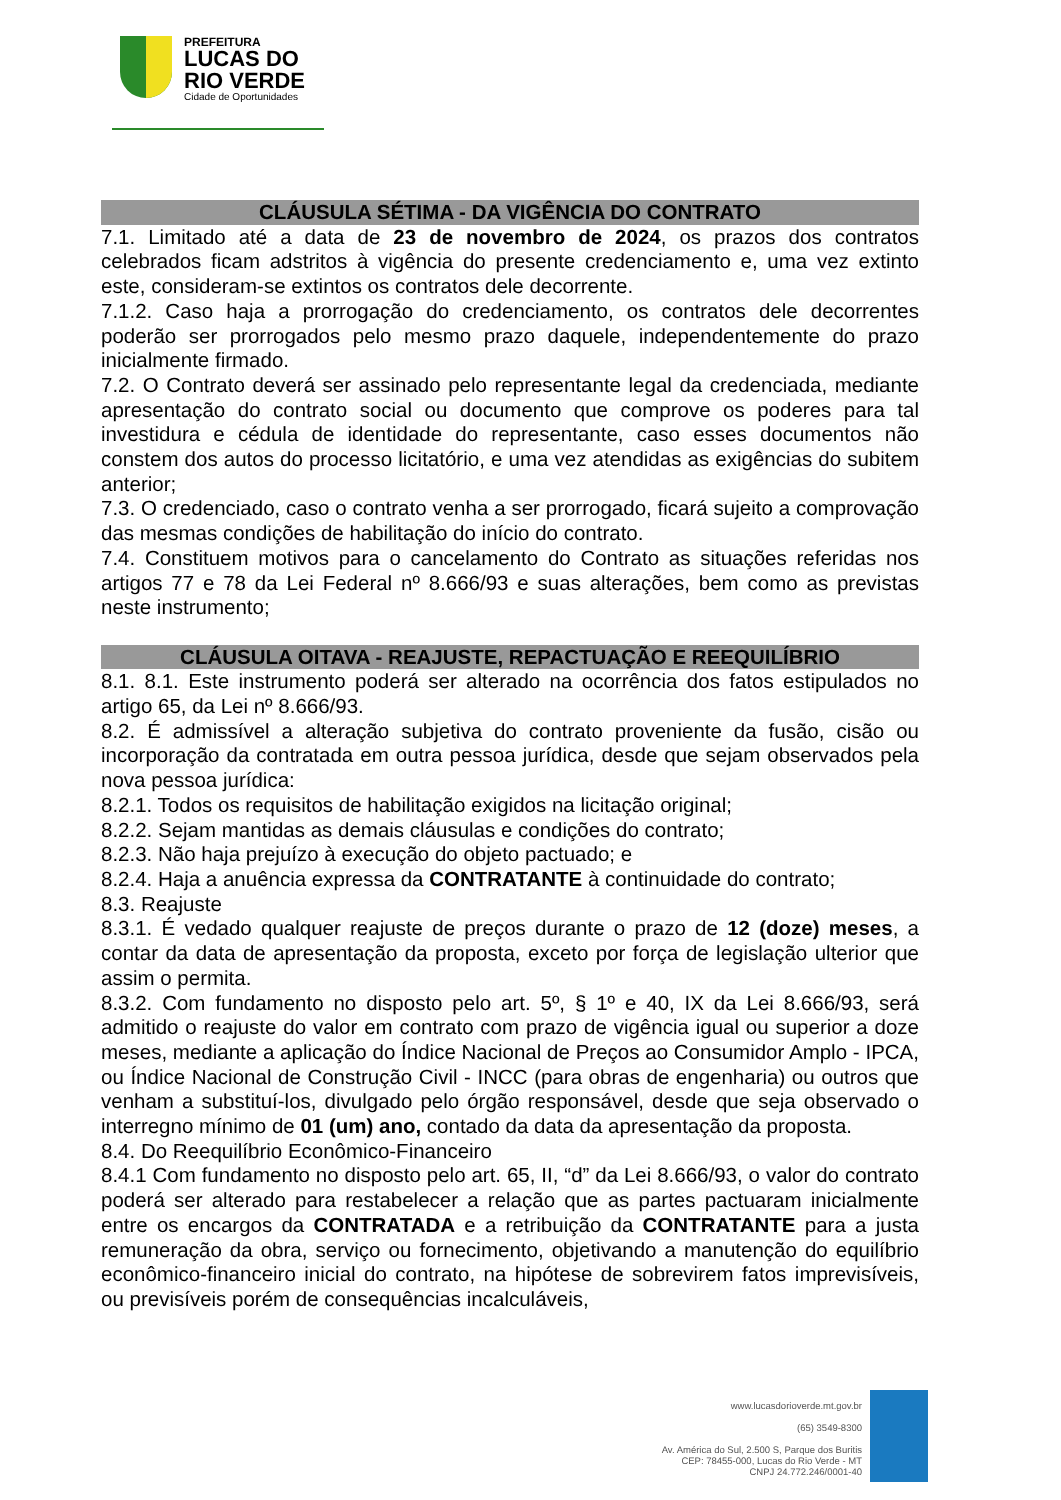PREFEITURA
LUCAS DO
RIO VERDE
Cidade de Oportunidades
CLÁUSULA SÉTIMA - DA VIGÊNCIA DO CONTRATO
7.1. Limitado até a data de 23 de novembro de 2024, os prazos dos contratos celebrados ficam adstritos à vigência do presente credenciamento e, uma vez extinto este, consideram-se extintos os contratos dele decorrente.
7.1.2. Caso haja a prorrogação do credenciamento, os contratos dele decorrentes poderão ser prorrogados pelo mesmo prazo daquele, independentemente do prazo inicialmente firmado.
7.2. O Contrato deverá ser assinado pelo representante legal da credenciada, mediante apresentação do contrato social ou documento que comprove os poderes para tal investidura e cédula de identidade do representante, caso esses documentos não constem dos autos do processo licitatório, e uma vez atendidas as exigências do subitem anterior;
7.3. O credenciado, caso o contrato venha a ser prorrogado, ficará sujeito a comprovação das mesmas condições de habilitação do início do contrato.
7.4. Constituem motivos para o cancelamento do Contrato as situações referidas nos artigos 77 e 78 da Lei Federal nº 8.666/93 e suas alterações, bem como as previstas neste instrumento;
CLÁUSULA OITAVA - REAJUSTE, REPACTUAÇÃO E REEQUILÍBRIO
8.1. 8.1. Este instrumento poderá ser alterado na ocorrência dos fatos estipulados no artigo 65, da Lei nº 8.666/93.
8.2. É admissível a alteração subjetiva do contrato proveniente da fusão, cisão ou incorporação da contratada em outra pessoa jurídica, desde que sejam observados pela nova pessoa jurídica:
8.2.1. Todos os requisitos de habilitação exigidos na licitação original;
8.2.2. Sejam mantidas as demais cláusulas e condições do contrato;
8.2.3. Não haja prejuízo à execução do objeto pactuado; e
8.2.4. Haja a anuência expressa da CONTRATANTE à continuidade do contrato;
8.3. Reajuste
8.3.1. É vedado qualquer reajuste de preços durante o prazo de 12 (doze) meses, a contar da data de apresentação da proposta, exceto por força de legislação ulterior que assim o permita.
8.3.2. Com fundamento no disposto pelo art. 5º, § 1º e 40, IX da Lei 8.666/93, será admitido o reajuste do valor em contrato com prazo de vigência igual ou superior a doze meses, mediante a aplicação do Índice Nacional de Preços ao Consumidor Amplo - IPCA, ou Índice Nacional de Construção Civil - INCC (para obras de engenharia) ou outros que venham a substituí-los, divulgado pelo órgão responsável, desde que seja observado o interregno mínimo de 01 (um) ano, contado da data da apresentação da proposta.
8.4. Do Reequilíbrio Econômico-Financeiro
8.4.1 Com fundamento no disposto pelo art. 65, II, “d” da Lei 8.666/93, o valor do contrato poderá ser alterado para restabelecer a relação que as partes pactuaram inicialmente entre os encargos da CONTRATADA e a retribuição da CONTRATANTE para a justa remuneração da obra, serviço ou fornecimento, objetivando a manutenção do equilíbrio econômico-financeiro inicial do contrato, na hipótese de sobrevirem fatos imprevisíveis, ou previsíveis porém de consequências incalculáveis,
www.lucasdorioverde.mt.gov.br
(65) 3549-8300
Av. América do Sul, 2.500 S, Parque dos Buritis
CEP: 78455-000, Lucas do Rio Verde - MT
CNPJ 24.772.246/0001-40